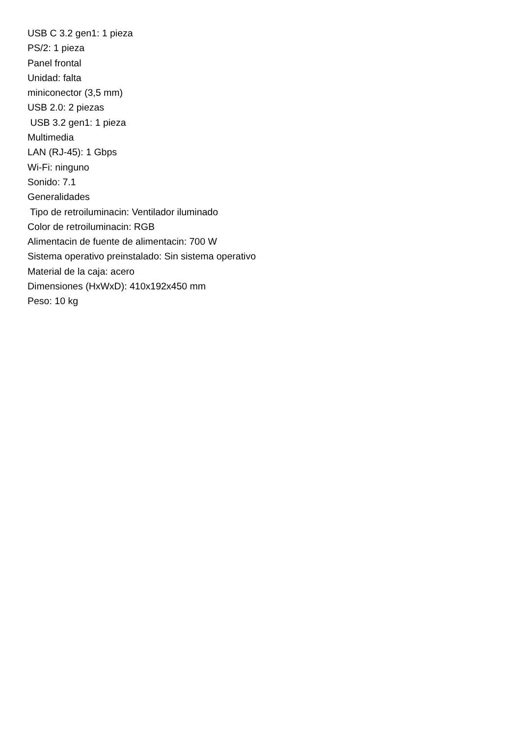USB C 3.2 gen1: 1 pieza
PS/2: 1 pieza
Panel frontal
Unidad: falta
miniconector (3,5 mm)
USB 2.0: 2 piezas
USB 3.2 gen1: 1 pieza
Multimedia
LAN (RJ-45): 1 Gbps
Wi-Fi: ninguno
Sonido: 7.1
Generalidades
Tipo de retroiluminacin: Ventilador iluminado
Color de retroiluminacin: RGB
Alimentacin de fuente de alimentacin: 700 W
Sistema operativo preinstalado: Sin sistema operativo
Material de la caja: acero
Dimensiones (HxWxD): 410x192x450 mm
Peso: 10 kg